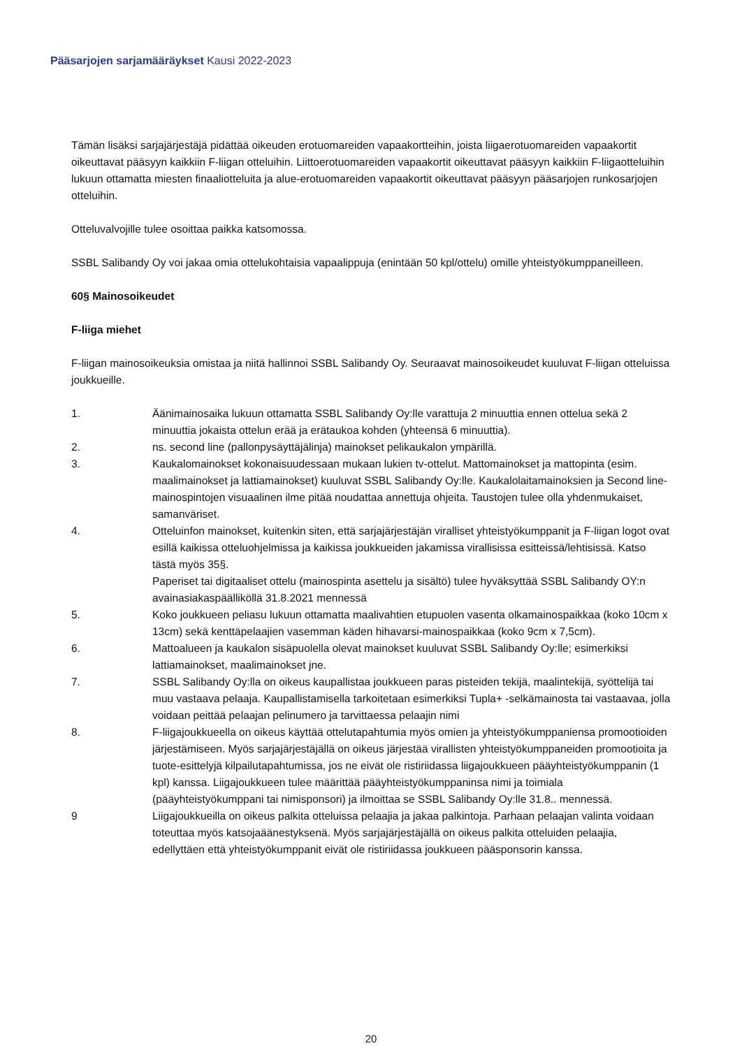Pääsarjojen sarjamääräykset Kausi 2022-2023
Tämän lisäksi sarjajärjestäjä pidättää oikeuden erotuomareiden vapaakortteihin, joista liigaerotuomareiden vapaakortit oikeuttavat pääsyyn kaikkiin F-liigan otteluihin. Liittoerotuomareiden vapaakortit oikeuttavat pääsyyn kaikkiin F-liigaotteluihin lukuun ottamatta miesten finaaliotteluita ja alue-erotuomareiden vapaakortit oikeuttavat pääsyyn pääsarjojen runkosarjojen otteluihin.
Otteluvalvojille tulee osoittaa paikka katsomossa.
SSBL Salibandy Oy voi jakaa omia ottelukohtaisia vapaalippuja (enintään 50 kpl/ottelu) omille yhteistyökumppaneilleen.
60§ Mainosoikeudet
F-liiga miehet
F-liigan mainosoikeuksia omistaa ja niitä hallinnoi SSBL Salibandy Oy. Seuraavat mainosoikeudet kuuluvat F-liigan otteluissa joukkueille.
1. Äänimainosaika lukuun ottamatta SSBL Salibandy Oy:lle varattuja 2 minuuttia ennen ottelua sekä 2 minuuttia jokaista ottelun erää ja erätaukoa kohden (yhteensä 6 minuuttia).
2. ns. second line (pallonpysäyttäjälinja) mainokset pelikaukalon ympärillä.
3. Kaukalomainokset kokonaisuudessaan mukaan lukien tv-ottelut. Mattomainokset ja mattopinta (esim. maalimainokset ja lattiamainokset) kuuluvat SSBL Salibandy Oy:lle. Kaukalolaitamainoksien ja Second line- mainospintojen visuaalinen ilme pitää noudattaa annettuja ohjeita. Taustojen tulee olla yhdenmukaiset, samanväriset.
4. Otteluinfon mainokset, kuitenkin siten, että sarjajärjestäjän viralliset yhteistyökumppanit ja F-liigan logot ovat esillä kaikissa otteluohjelmissa ja kaikissa joukkueiden jakamissa virallisissa esitteissä/lehtisissä. Katso tästä myös 35§.
Paperiset tai digitaaliset ottelu (mainospinta asettelu ja sisältö) tulee hyväksyttää SSBL Salibandy OY:n avainasiakaspäälliköllä 31.8.2021 mennessä
5. Koko joukkueen peliasu lukuun ottamatta maalivahtien etupuolen vasenta olkamainospaikkaa (koko 10cm x 13cm) sekä kenttäpelaajien vasemman käden hihavarsi-mainospaikkaa (koko 9cm x 7,5cm).
6. Mattoalueen ja kaukalon sisäpuolella olevat mainokset kuuluvat SSBL Salibandy Oy:lle; esimerkiksi lattiamainokset, maalimainokset jne.
7. SSBL Salibandy Oy:lla on oikeus kaupallistaa joukkueen paras pisteiden tekijä, maalintekijä, syöttelijä tai muu vastaava pelaaja. Kaupallistamisella tarkoitetaan esimerkiksi Tupla+ -selkämainosta tai vastaavaa, jolla voidaan peittää pelaajan pelinumero ja tarvittaessa pelaajin nimi
8. F-liigajoukkueella on oikeus käyttää ottelutapahtumia myös omien ja yhteistyökumppaniensa promootioiden järjestämiseen. Myös sarjajärjestäjällä on oikeus järjestää virallisten yhteistyökumppaneiden promootioita ja tuote-esittelyjä kilpailutapahtumissa, jos ne eivät ole ristiriidassa liigajoukkueen pääyhteistyökumppanin (1 kpl) kanssa. Liigajoukkueen tulee määrittää pääyhteistyökumppaninsa nimi ja toimiala (pääyhteistyökumppani tai nimisponsori) ja ilmoittaa se SSBL Salibandy Oy:lle 31.8.. mennessä.
9 Liigajoukkueilla on oikeus palkita otteluissa pelaajia ja jakaa palkintoja. Parhaan pelaajan valinta voidaan toteuttaa myös katsojaäänestyksenä. Myös sarjajärjestäjällä on oikeus palkita otteluiden pelaajia, edellyttäen että yhteistyökumppanit eivät ole ristiriidassa joukkueen pääsponsorin kanssa.
20